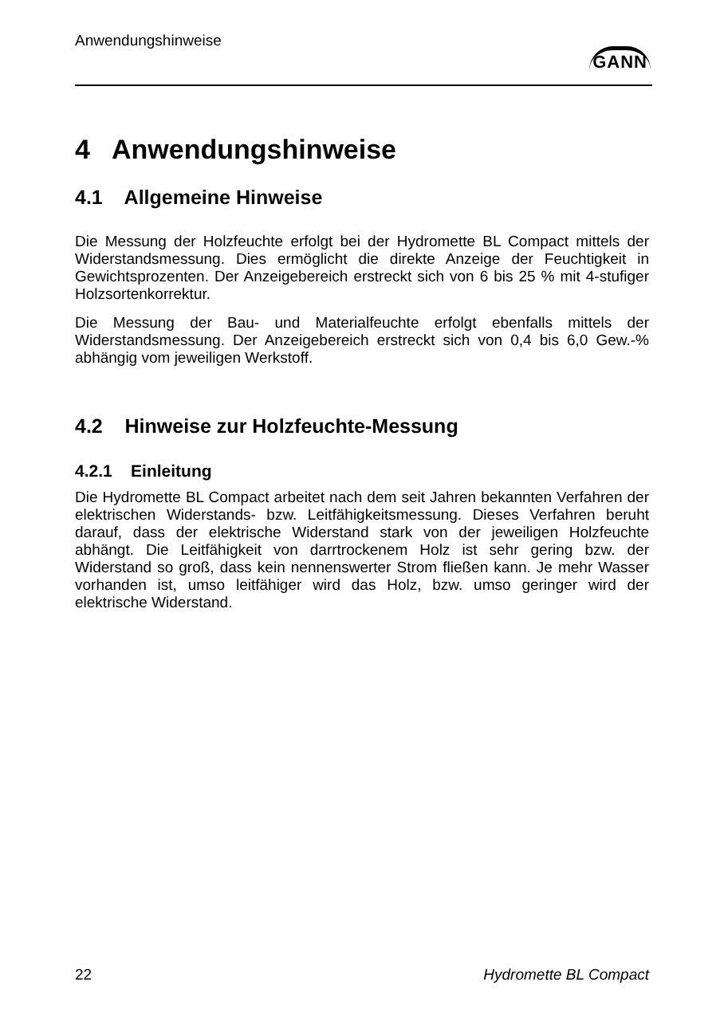Anwendungshinweise
GANN
4 Anwendungshinweise
4.1 Allgemeine Hinweise
Die Messung der Holzfeuchte erfolgt bei der Hydromette BL Compact mittels der Widerstandsmessung. Dies ermöglicht die direkte Anzeige der Feuchtigkeit in Gewichtsprozenten. Der Anzeigebereich erstreckt sich von 6 bis 25 % mit 4-stufiger Holzsortenkorrektur.
Die Messung der Bau- und Materialfeuchte erfolgt ebenfalls mittels der Widerstandsmessung. Der Anzeigebereich erstreckt sich von 0,4 bis 6,0 Gew.-% abhängig vom jeweiligen Werkstoff.
4.2 Hinweise zur Holzfeuchte-Messung
4.2.1 Einleitung
Die Hydromette BL Compact arbeitet nach dem seit Jahren bekannten Verfahren der elektrischen Widerstands- bzw. Leitfähigkeitsmessung. Dieses Verfahren beruht darauf, dass der elektrische Widerstand stark von der jeweiligen Holzfeuchte abhängt. Die Leitfähigkeit von darrtrockenem Holz ist sehr gering bzw. der Widerstand so groß, dass kein nennenswerter Strom fließen kann. Je mehr Wasser vorhanden ist, umso leitfähiger wird das Holz, bzw. umso geringer wird der elektrische Widerstand.
22 Hydromette BL Compact